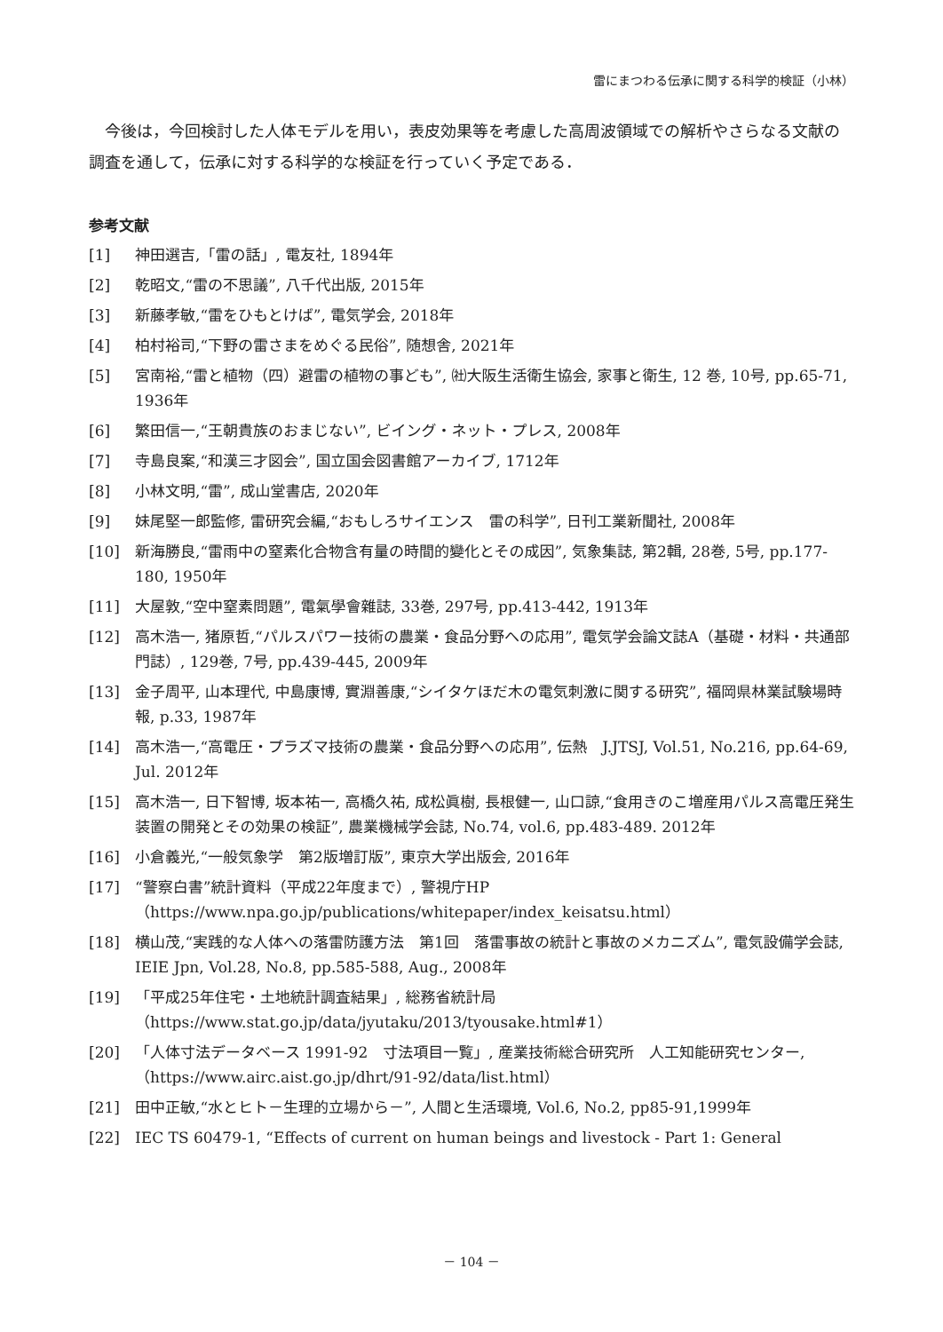雷にまつわる伝承に関する科学的検証（小林）
今後は，今回検討した人体モデルを用い，表皮効果等を考慮した高周波領域での解析やさらなる文献の調査を通して，伝承に対する科学的な検証を行っていく予定である．
参考文献
[1] 神田選吉,「雷の話」, 電友社, 1894年
[2] 乾昭文,“雷の不思議”, 八千代出版, 2015年
[3] 新藤孝敏,“雷をひもとけば”, 電気学会, 2018年
[4] 柏村裕司,“下野の雷さまをめぐる民俗”, 随想舎, 2021年
[5] 宮南裕,“雷と植物（四）避雷の植物の事ども”, ㈳大阪生活衛生協会, 家事と衛生, 12 巻, 10号, pp.65-71, 1936年
[6] 繁田信一,“王朝貴族のおまじない”, ビイング・ネット・プレス, 2008年
[7] 寺島良案,“和漢三才図会”, 国立国会図書館アーカイブ, 1712年
[8] 小林文明,“雷”, 成山堂書店, 2020年
[9] 妹尾堅一郎監修, 雷研究会編,“おもしろサイエンス　雷の科学”, 日刊工業新聞社, 2008年
[10] 新海勝良,“雷雨中の窒素化合物含有量の時間的變化とその成因”, 気象集誌, 第2輯, 28巻, 5号, pp.177-180, 1950年
[11] 大屋敦,“空中窒素問題”, 電氣學會雜誌, 33巻, 297号, pp.413-442, 1913年
[12] 高木浩一, 猪原哲,“パルスパワー技術の農業・食品分野への応用”, 電気学会論文誌A（基礎・材料・共通部門誌）, 129巻, 7号, pp.439-445, 2009年
[13] 金子周平, 山本理代, 中島康博, 實淵善康,“シイタケほだ木の電気刺激に関する研究”, 福岡県林業試験場時報, p.33, 1987年
[14] 高木浩一,“高電圧・プラズマ技術の農業・食品分野への応用”, 伝熱　J.JTSJ, Vol.51, No.216, pp.64-69, Jul. 2012年
[15] 高木浩一, 日下智博, 坂本祐一, 高橋久祐, 成松眞樹, 長根健一, 山口諒,“食用きのこ増産用パルス高電圧発生装置の開発とその効果の検証”, 農業機械学会誌, No.74, vol.6, pp.483-489. 2012年
[16] 小倉義光,“一般気象学　第2版増訂版”, 東京大学出版会, 2016年
[17] “警察白書”統計資料（平成22年度まで）, 警視庁HP（https://www.npa.go.jp/publications/whitepaper/index_keisatsu.html）
[18] 横山茂,“実践的な人体への落雷防護方法　第1回　落雷事故の統計と事故のメカニズム”, 電気設備学会誌, IEIE Jpn, Vol.28, No.8, pp.585-588, Aug., 2008年
[19] 「平成25年住宅・土地統計調査結果」, 総務省統計局（https://www.stat.go.jp/data/jyutaku/2013/tyousake.html#1）
[20] 「人体寸法データベース 1991-92　寸法項目一覧」, 産業技術総合研究所　人工知能研究センター,（https://www.airc.aist.go.jp/dhrt/91-92/data/list.html）
[21] 田中正敏,“水とヒト－生理的立場から－”, 人間と生活環境, Vol.6, No.2, pp85-91,1999年
[22] IEC TS 60479-1, “Effects of current on human beings and livestock - Part 1: General
－ 104 －